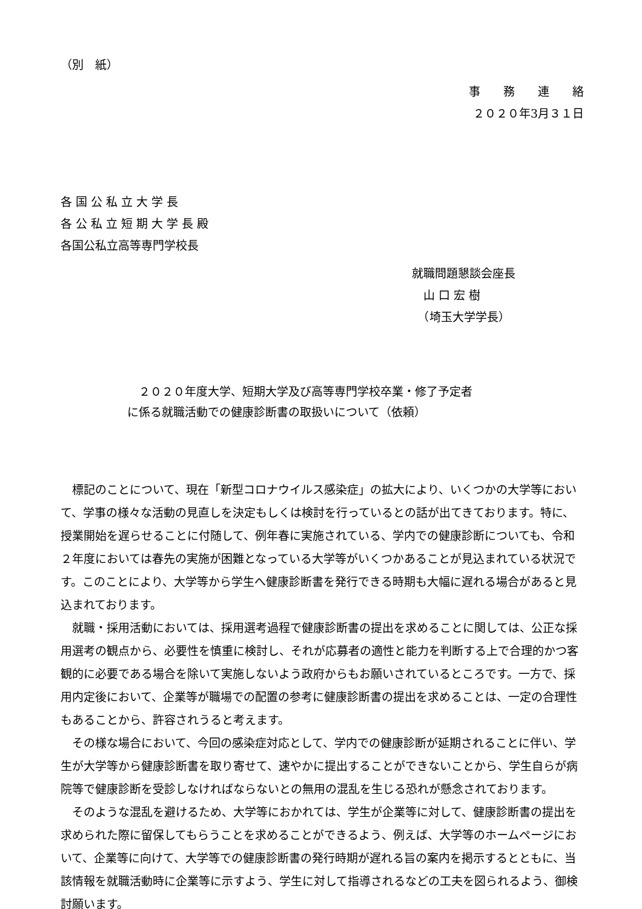（別　紙）
事　　務　　連　　絡
２０２０年3月３１日
各 国 公 私 立 大 学 長
各 公 私 立 短 期 大 学 長 殿
各国公私立高等専門学校長
就職問題懇談会座長
　山 口 宏 樹
　（埼玉大学学長）
　２０２０年度大学、短期大学及び高等専門学校卒業・修了予定者
に係る就職活動での健康診断書の取扱いについて（依頼）
標記のことについて、現在「新型コロナウイルス感染症」の拡大により、いくつかの大学等において、学事の様々な活動の見直しを決定もしくは検討を行っているとの話が出てきております。特に、授業開始を遅らせることに付随して、例年春に実施されている、学内での健康診断についても、令和２年度においては春先の実施が困難となっている大学等がいくつかあることが見込まれている状況です。このことにより、大学等から学生へ健康診断書を発行できる時期も大幅に遅れる場合があると見込まれております。
就職・採用活動においては、採用選考過程で健康診断書の提出を求めることに関しては、公正な採用選考の観点から、必要性を慎重に検討し、それが応募者の適性と能力を判断する上で合理的かつ客観的に必要である場合を除いて実施しないよう政府からもお願いされているところです。一方で、採用内定後において、企業等が職場での配置の参考に健康診断書の提出を求めることは、一定の合理性もあることから、許容されうると考えます。
その様な場合において、今回の感染症対応として、学内での健康診断が延期されることに伴い、学生が大学等から健康診断書を取り寄せて、速やかに提出することができないことから、学生自らが病院等で健康診断を受診しなければならないとの無用の混乱を生じる恐れが懸念されております。
そのような混乱を避けるため、大学等におかれては、学生が企業等に対して、健康診断書の提出を求められた際に留保してもらうことを求めることができるよう、例えば、大学等のホームページにおいて、企業等に向けて、大学等での健康診断書の発行時期が遅れる旨の案内を掲示するとともに、当該情報を就職活動時に企業等に示すよう、学生に対して指導されるなどの工夫を図られるよう、御検討願います。